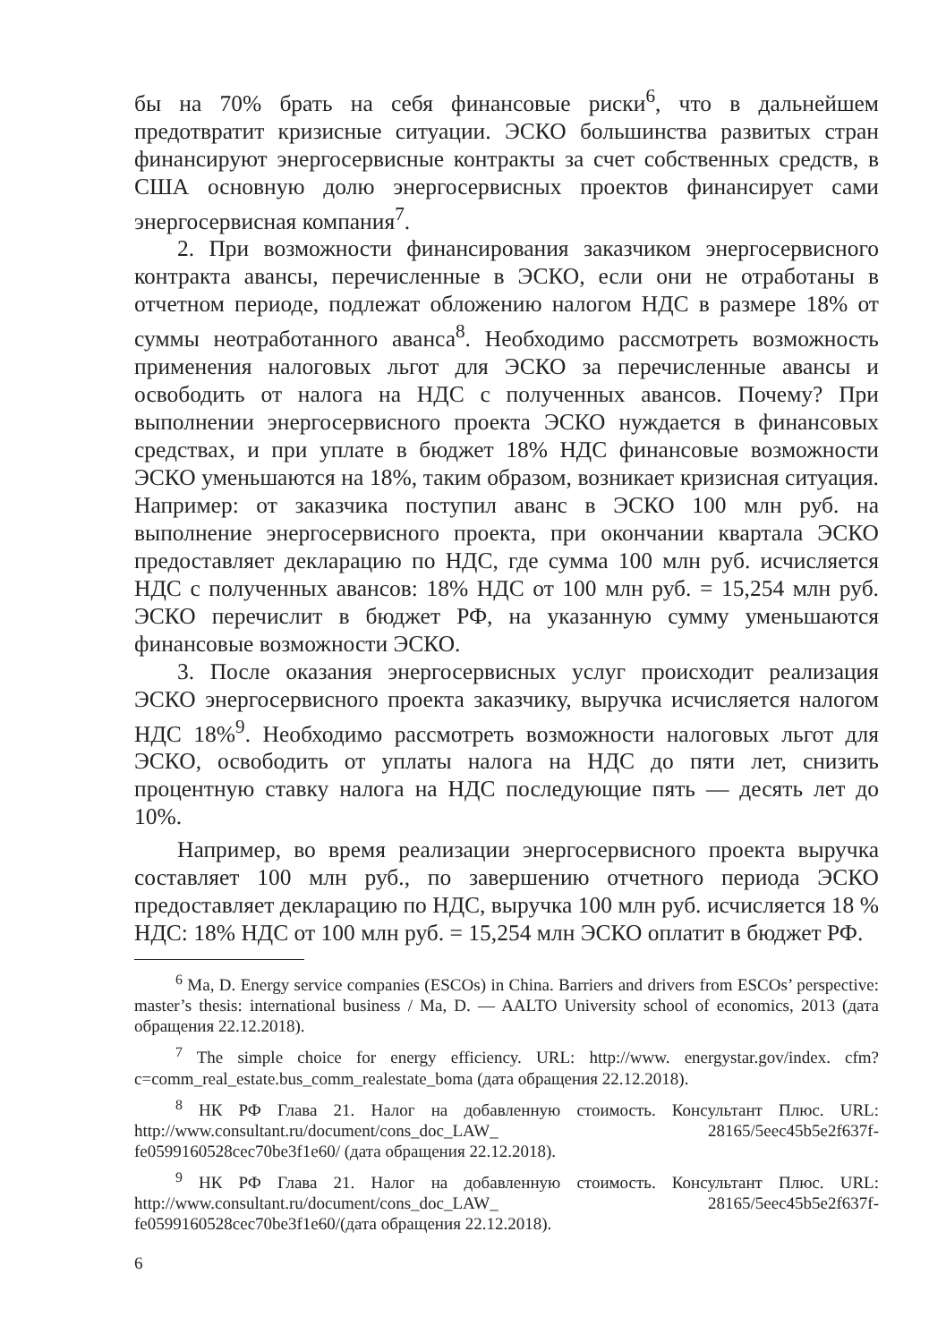бы на 70% брать на себя финансовые риски<sup>6</sup>, что в дальнейшем предотвратит кризисные ситуации. ЭСКО большинства развитых стран финансируют энергосервисные контракты за счет собственных средств, в США основную долю энергосервисных проектов финансирует сами энергосервисная компания<sup>7</sup>.
2. При возможности финансирования заказчиком энергосервисного контракта авансы, перечисленные в ЭСКО, если они не отработаны в отчетном периоде, подлежат обложению налогом НДС в размере 18% от суммы неотработанного аванса<sup>8</sup>. Необходимо рассмотреть возможность применения налоговых льгот для ЭСКО за перечисленные авансы и освободить от налога на НДС с полученных авансов. Почему? При выполнении энергосервисного проекта ЭСКО нуждается в финансовых средствах, и при уплате в бюджет 18% НДС финансовые возможности ЭСКО уменьшаются на 18%, таким образом, возникает кризисная ситуация. Например: от заказчика поступил аванс в ЭСКО 100 млн руб. на выполнение энергосервисного проекта, при окончании квартала ЭСКО предоставляет декларацию по НДС, где сумма 100 млн руб. исчисляется НДС с полученных авансов: 18% НДС от 100 млн руб. = 15,254 млн руб. ЭСКО перечислит в бюджет РФ, на указанную сумму уменьшаются финансовые возможности ЭСКО.
3. После оказания энергосервисных услуг происходит реализация ЭСКО энергосервисного проекта заказчику, выручка исчисляется налогом НДС 18%<sup>9</sup>. Необходимо рассмотреть возможности налоговых льгот для ЭСКО, освободить от уплаты налога на НДС до пяти лет, снизить процентную ставку налога на НДС последующие пять — десять лет до 10%.
Например, во время реализации энергосервисного проекта выручка составляет 100 млн руб., по завершению отчетного периода ЭСКО предоставляет декларацию по НДС, выручка 100 млн руб. исчисляется 18 % НДС: 18% НДС от 100 млн руб. = 15,254 млн ЭСКО оплатит в бюджет РФ.
<sup>6</sup> Ma, D. Energy service companies (ESCOs) in China. Barriers and drivers from ESCOs’ perspective: master’s thesis: international business / Ma, D. — AALTO University school of economics, 2013 (дата обращения 22.12.2018).
<sup>7</sup> The simple choice for energy efficiency. URL: http://www. energystar.gov/index. cfm?c=comm_real_estate.bus_comm_realestate_boma (дата обращения 22.12.2018).
<sup>8</sup> НК РФ Глава 21. Налог на добавленную стоимость. Консультант Плюс. URL: http://www.consultant.ru/document/cons_doc_LAW_ 28165/5eec45b5e2f637f-fe0599160528cec70be3f1e60/ (дата обращения 22.12.2018).
<sup>9</sup> НК РФ Глава 21. Налог на добавленную стоимость. Консультант Плюс. URL: http://www.consultant.ru/document/cons_doc_LAW_ 28165/5eec45b5e2f637f-fe0599160528cec70be3f1e60/(дата обращения 22.12.2018).
6